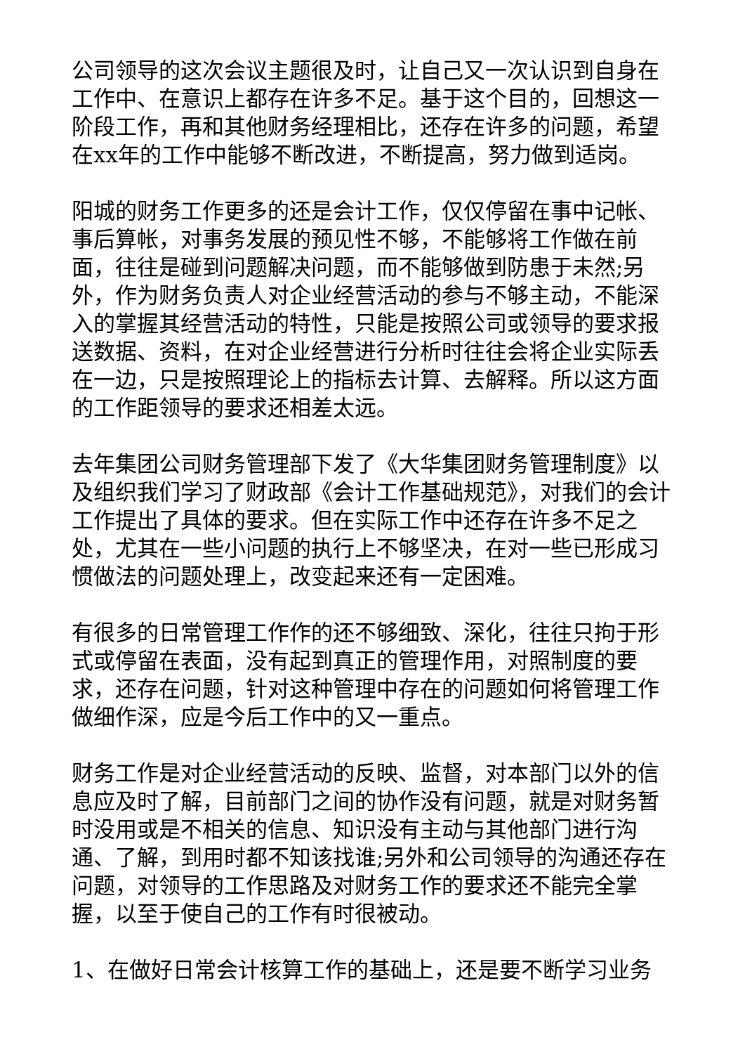公司领导的这次会议主题很及时，让自己又一次认识到自身在工作中、在意识上都存在许多不足。基于这个目的，回想这一阶段工作，再和其他财务经理相比，还存在许多的问题，希望在xx年的工作中能够不断改进，不断提高，努力做到适岗。
阳城的财务工作更多的还是会计工作，仅仅停留在事中记帐、事后算帐，对事务发展的预见性不够，不能够将工作做在前面，往往是碰到问题解决问题，而不能够做到防患于未然;另外，作为财务负责人对企业经营活动的参与不够主动，不能深入的掌握其经营活动的特性，只能是按照公司或领导的要求报送数据、资料，在对企业经营进行分析时往往会将企业实际丢在一边，只是按照理论上的指标去计算、去解释。所以这方面的工作距领导的要求还相差太远。
去年集团公司财务管理部下发了《大华集团财务管理制度》以及组织我们学习了财政部《会计工作基础规范》，对我们的会计工作提出了具体的要求。但在实际工作中还存在许多不足之处，尤其在一些小问题的执行上不够坚决，在对一些已形成习惯做法的问题处理上，改变起来还有一定困难。
有很多的日常管理工作作的还不够细致、深化，往往只拘于形式或停留在表面，没有起到真正的管理作用，对照制度的要求，还存在问题，针对这种管理中存在的问题如何将管理工作做细作深，应是今后工作中的又一重点。
财务工作是对企业经营活动的反映、监督，对本部门以外的信息应及时了解，目前部门之间的协作没有问题，就是对财务暂时没用或是不相关的信息、知识没有主动与其他部门进行沟通、了解，到用时都不知该找谁;另外和公司领导的沟通还存在问题，对领导的工作思路及对财务工作的要求还不能完全掌握，以至于使自己的工作有时很被动。
1、在做好日常会计核算工作的基础上，还是要不断学习业务